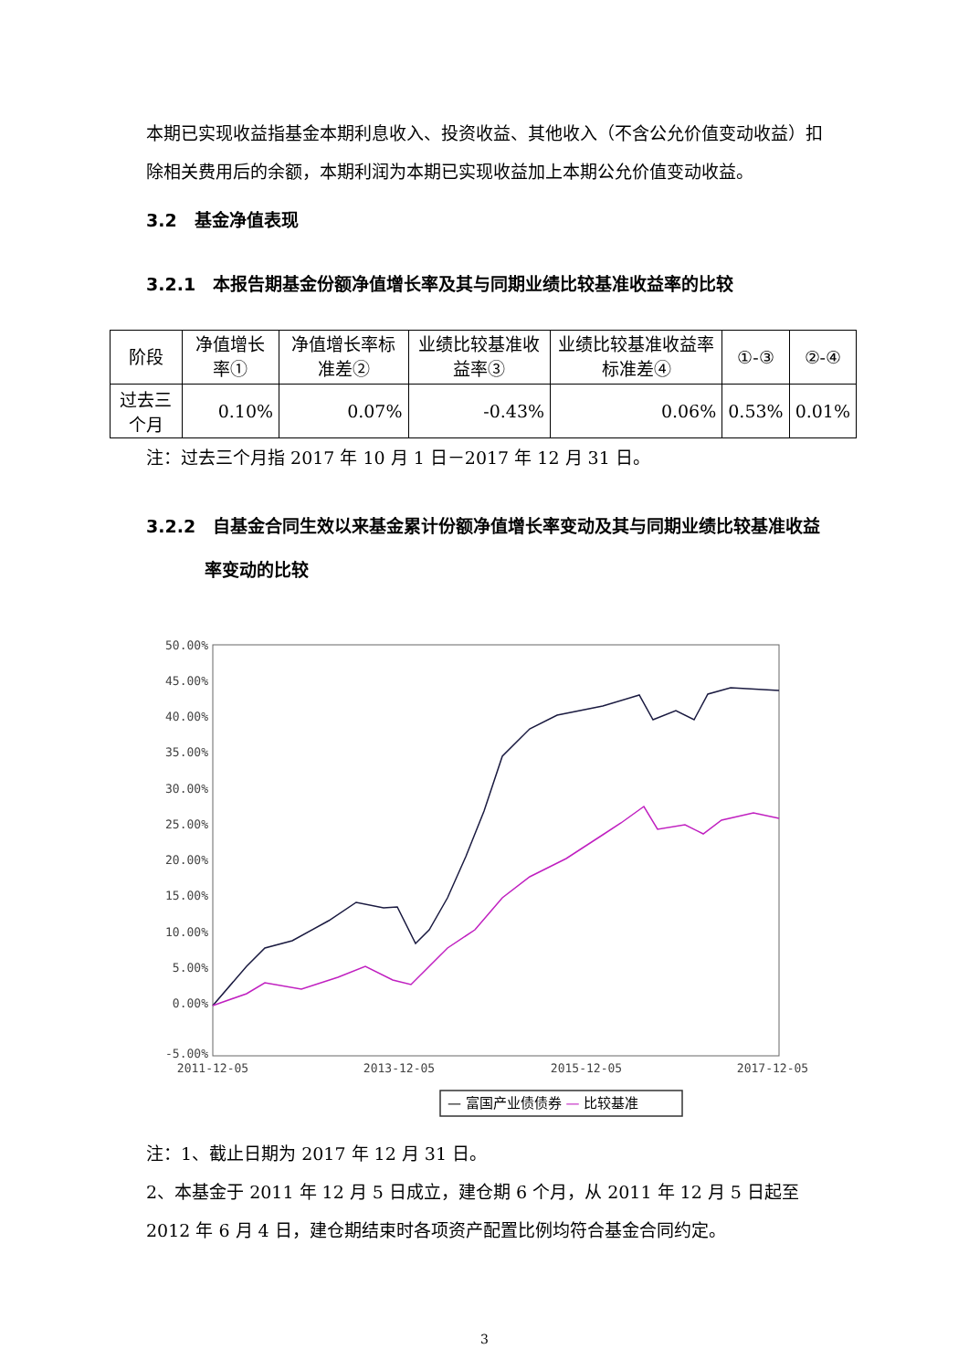本期已实现收益指基金本期利息收入、投资收益、其他收入（不含公允价值变动收益）扣除相关费用后的余额，本期利润为本期已实现收益加上本期公允价值变动收益。
3.2　基金净值表现
3.2.1　本报告期基金份额净值增长率及其与同期业绩比较基准收益率的比较
| 阶段 | 净值增长率① | 净值增长率标准差② | 业绩比较基准收益率③ | 业绩比较基准收益率标准差④ | ①-③ | ②-④ |
| --- | --- | --- | --- | --- | --- | --- |
| 过去三个月 | 0.10% | 0.07% | -0.43% | 0.06% | 0.53% | 0.01% |
注：过去三个月指 2017 年 10 月 1 日－2017 年 12 月 31 日。
3.2.2　自基金合同生效以来基金累计份额净值增长率变动及其与同期业绩比较基准收益率变动的比较
50.00%
45.00%
40.00%
35.00%
30.00%
25.00%
20.00%
15.00%
10.00%
5.00%
0.00%
-5.00%
2011-12-05
2013-12-05
2015-12-05
2017-12-05
— 富国产业债债券 — 比较基准
注：1、截止日期为 2017 年 12 月 31 日。
2、本基金于 2011 年 12 月 5 日成立，建仓期 6 个月，从 2011 年 12 月 5 日起至 2012 年 6 月 4 日，建仓期结束时各项资产配置比例均符合基金合同约定。
3